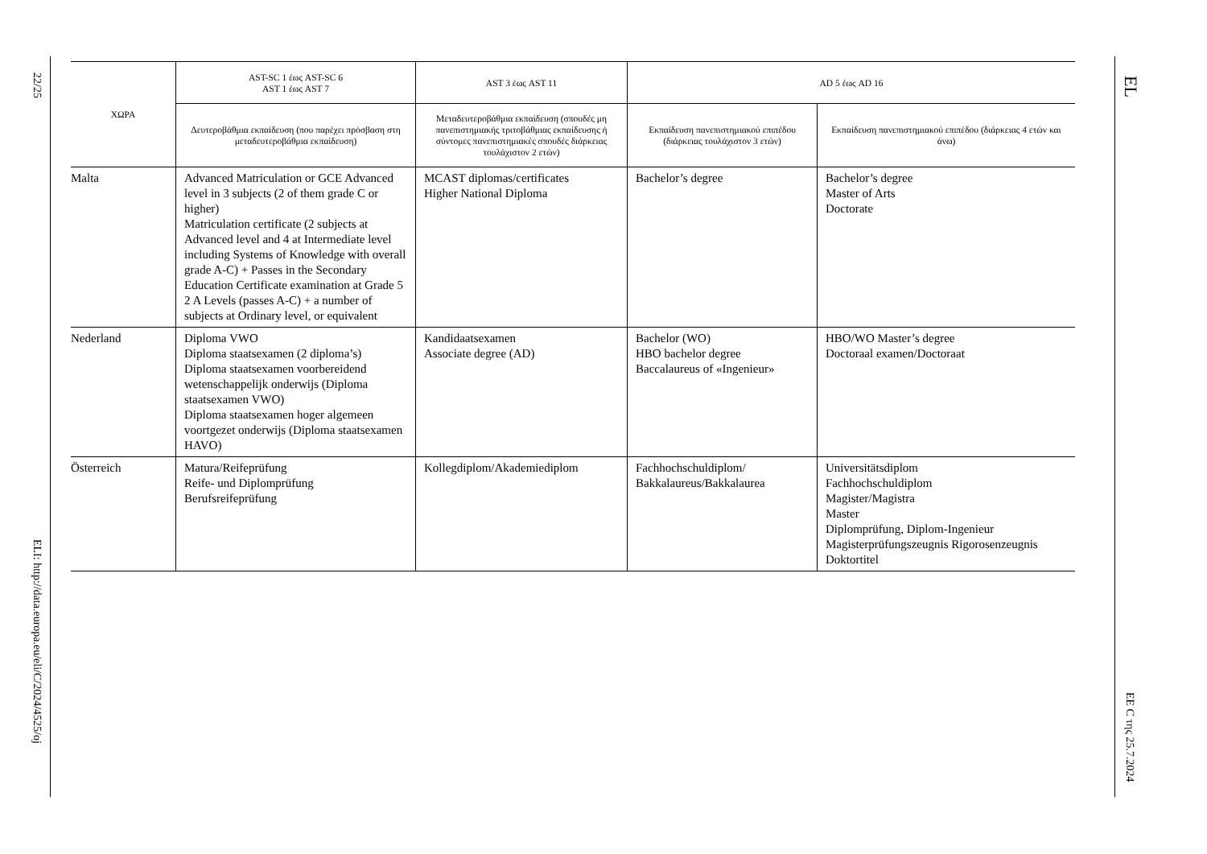22/25
ELI: http://data.europa.eu/eli/C/2024/4525/oj
| ΧΩΡΑ | AST-SC 1 έως AST-SC 6 AST 1 έως AST 7 | AST 3 έως AST 11 | AD 5 έως AD 16 | |
| --- | --- | --- | --- | --- |
| | Δευτεροβάθμια εκπαίδευση (που παρέχει πρόσβαση στη μεταδευτεροβάθμια εκπαίδευση) | Μεταδευτεροβάθμια εκπαίδευση (σπουδές μη πανεπιστημιακής τριτοβάθμιας εκπαίδευσης ή σύντομες πανεπιστημιακές σπουδές διάρκειας τουλάχιστον 2 ετών) | Εκπαίδευση πανεπιστημιακού επιπέδου (διάρκειας τουλάχιστον 3 ετών) | Εκπαίδευση πανεπιστημιακού επιπέδου (διάρκειας 4 ετών και άνω) |
| Malta | Advanced Matriculation or GCE Advanced level in 3 subjects (2 of them grade C or higher) Matriculation certificate (2 subjects at Advanced level and 4 at Intermediate level including Systems of Knowledge with overall grade A-C) + Passes in the Secondary Education Certificate examination at Grade 5 2 A Levels (passes A-C) + a number of subjects at Ordinary level, or equivalent | MCAST diplomas/certificates Higher National Diploma | Bachelor’s degree | Bachelor’s degree Master of Arts Doctorate |
| Nederland | Diploma VWO Diploma staatsexamen (2 diploma’s) Diploma staatsexamen voorbereidend wetenschappelijk onderwijs (Diploma staatsexamen VWO) Diploma staatsexamen hoger algemeen voortgezet onderwijs (Diploma staatsexamen HAVO) | Kandidaatsexamen Associate degree (AD) | Bachelor (WO) HBO bachelor degree Baccalaureus of «Ingenieur» | HBO/WO Master’s degree Doctoraal examen/Doctoraat |
| Österreich | Matura/Reifeprüfung Reife- und Diplomprüfung Berufsreifeprüfung | Kollegdiplom/Akademiediplom | Fachhochschuldiplom/ Bakkalaureus/Bakkalaurea | Universitätsdiplom Fachhochschuldiplom Magister/Magistra Master Diplomprüfung, Diplom-Ingenieur Magisterprüfungszeugnis Rigorosenzeugnis Doktortitel |
EL
EE C της 25.7.2024